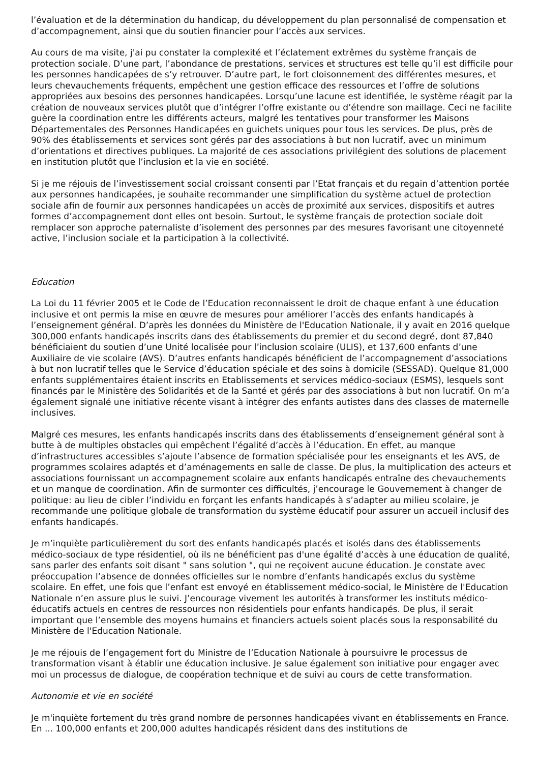l’évaluation et de la détermination du handicap, du développement du plan personnalisé de compensation et d’accompagnement, ainsi que du soutien financier pour l’accès aux services.
Au cours de ma visite, j'ai pu constater la complexité et l’éclatement extrêmes du système français de protection sociale. D’une part, l’abondance de prestations, services et structures est telle qu’il est difficile pour les personnes handicapées de s’y retrouver. D’autre part, le fort cloisonnement des différentes mesures, et leurs chevauchements fréquents, empêchent une gestion efficace des ressources et l’offre de solutions appropriées aux besoins des personnes handicapées. Lorsqu’une lacune est identifiée, le système réagit par la création de nouveaux services plutôt que d’intégrer l’offre existante ou d’étendre son maillage. Ceci ne facilite guère la coordination entre les différents acteurs, malgré les tentatives pour transformer les Maisons Départementales des Personnes Handicapées en guichets uniques pour tous les services. De plus, près de 90% des établissements et services sont gérés par des associations à but non lucratif, avec un minimum d’orientations et directives publiques. La majorité de ces associations privilégient des solutions de placement en institution plutôt que l’inclusion et la vie en société.
Si je me réjouis de l’investissement social croissant consenti par l’Etat français et du regain d’attention portée aux personnes handicapées, je souhaite recommander une simplification du système actuel de protection sociale afin de fournir aux personnes handicapées un accès de proximité aux services, dispositifs et autres formes d’accompagnement dont elles ont besoin. Surtout, le système français de protection sociale doit remplacer son approche paternaliste d’isolement des personnes par des mesures favorisant une citoyenneté active, l’inclusion sociale et la participation à la collectivité.
Education
La Loi du 11 février 2005 et le Code de l’Education reconnaissent le droit de chaque enfant à une éducation inclusive et ont permis la mise en œuvre de mesures pour améliorer l’accès des enfants handicapés à l’enseignement général. D’après les données du Ministère de l'Education Nationale, il y avait en 2016 quelque 300,000 enfants handicapés inscrits dans des établissements du premier et du second degré, dont 87,840 bénéficiaient du soutien d’une Unité localisée pour l’inclusion scolaire (ULIS), et 137,600 enfants d’une Auxiliaire de vie scolaire (AVS). D’autres enfants handicapés bénéficient de l’accompagnement d’associations à but non lucratif telles que le Service d’éducation spéciale et des soins à domicile (SESSAD). Quelque 81,000 enfants supplémentaires étaient inscrits en Etablissements et services médico-sociaux (ESMS), lesquels sont financés par le Ministère des Solidarités et de la Santé et gérés par des associations à but non lucratif. On m’a également signalé une initiative récente visant à intégrer des enfants autistes dans des classes de maternelle inclusives.
Malgré ces mesures, les enfants handicapés inscrits dans des établissements d’enseignement général sont à butte à de multiples obstacles qui empêchent l’égalité d’accès à l’éducation. En effet, au manque d’infrastructures accessibles s’ajoute l’absence de formation spécialisée pour les enseignants et les AVS, de programmes scolaires adaptés et d’aménagements en salle de classe. De plus, la multiplication des acteurs et associations fournissant un accompagnement scolaire aux enfants handicapés entraîne des chevauchements et un manque de coordination. Afin de surmonter ces difficultés, j’encourage le Gouvernement à changer de politique: au lieu de cibler l’individu en forçant les enfants handicapés à s’adapter au milieu scolaire, je recommande une politique globale de transformation du système éducatif pour assurer un accueil inclusif des enfants handicapés.
Je m’inquiète particulièrement du sort des enfants handicapés placés et isolés dans des établissements médico-sociaux de type résidentiel, où ils ne bénéficient pas d'une égalité d’accès à une éducation de qualité, sans parler des enfants soit disant " sans solution ", qui ne reçoivent aucune éducation. Je constate avec préoccupation l’absence de données officielles sur le nombre d’enfants handicapés exclus du système scolaire. En effet, une fois que l’enfant est envoyé en établissement médico-social, le Ministère de l'Education Nationale n’en assure plus le suivi. J’encourage vivement les autorités à transformer les instituts médico-éducatifs actuels en centres de ressources non résidentiels pour enfants handicapés. De plus, il serait important que l’ensemble des moyens humains et financiers actuels soient placés sous la responsabilité du Ministère de l'Education Nationale.
Je me réjouis de l’engagement fort du Ministre de l’Education Nationale à poursuivre le processus de transformation visant à établir une éducation inclusive. Je salue également son initiative pour engager avec moi un processus de dialogue, de coopération technique et de suivi au cours de cette transformation.
Autonomie et vie en société
Je m'inquiète fortement du très grand nombre de personnes handicapées vivant en établissements en France. En ... 100,000 enfants et 200,000 adultes handicapés résident dans des institutions de